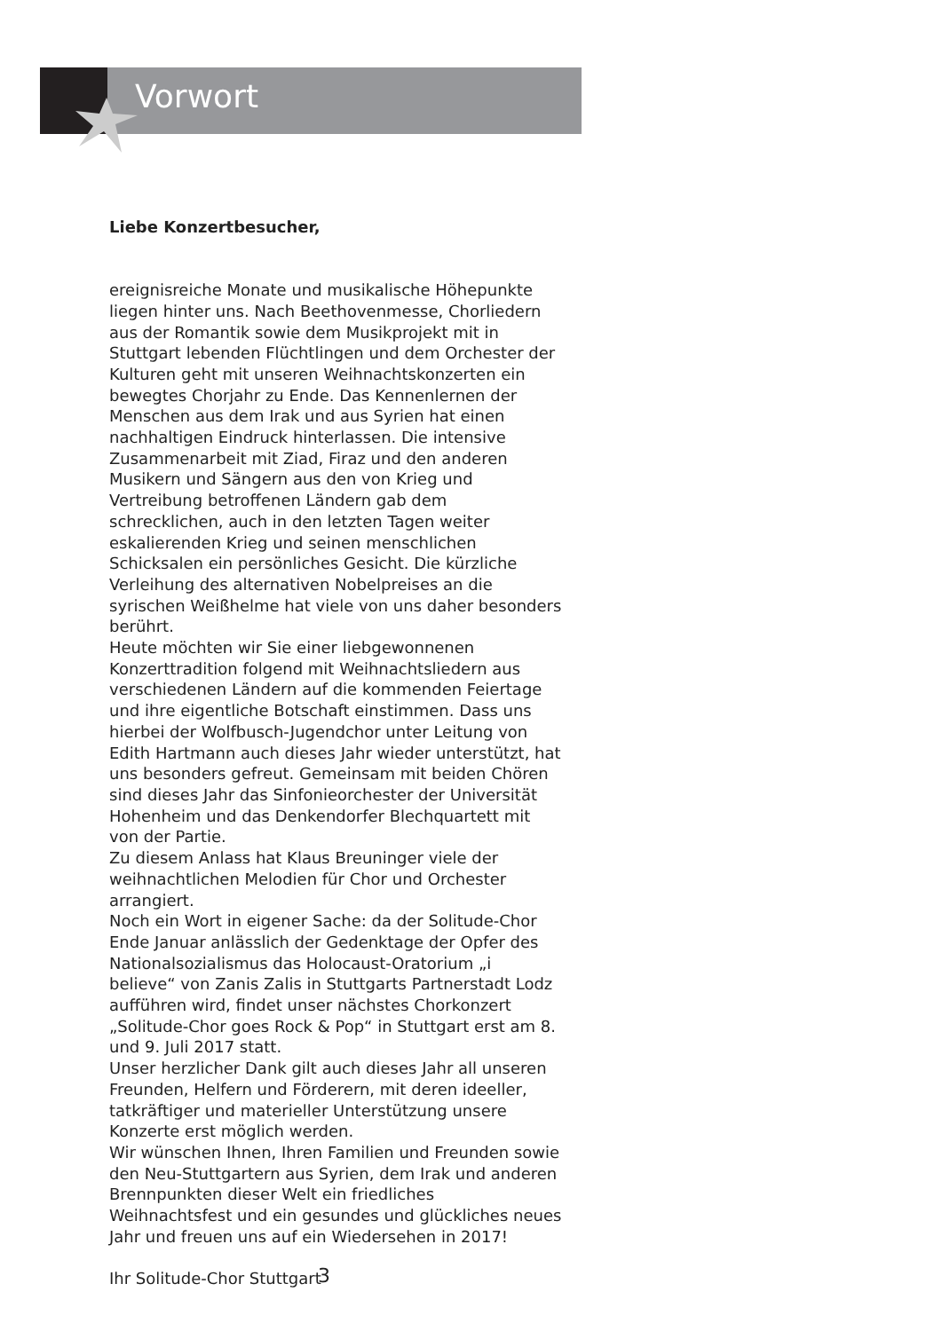Vorwort
Liebe Konzertbesucher,
ereignisreiche Monate und musikalische Höhepunkte liegen hinter uns. Nach Beethovenmesse, Chorliedern aus der Romantik sowie dem Musikprojekt mit in Stuttgart lebenden Flüchtlingen und dem Orchester der Kulturen geht mit unseren Weihnachtskonzerten ein bewegtes Chorjahr zu Ende. Das Kennenlernen der Menschen aus dem Irak und aus Syrien hat einen nachhaltigen Eindruck hinterlassen. Die intensive Zusammenarbeit mit Ziad, Firaz und den anderen Musikern und Sängern aus den von Krieg und Vertreibung betroffenen Ländern gab dem schrecklichen, auch in den letzten Tagen weiter eskalierenden Krieg und seinen menschlichen Schicksalen ein persönliches Gesicht. Die kürzliche Verleihung des alternativen Nobelpreises an die syrischen Weißhelme hat viele von uns daher besonders berührt.
Heute möchten wir Sie einer liebgewonnenen Konzerttradition folgend mit Weihnachtsliedern aus verschiedenen Ländern auf die kommenden Feiertage und ihre eigentliche Botschaft einstimmen. Dass uns hierbei der Wolfbusch-Jugendchor unter Leitung von Edith Hartmann auch dieses Jahr wieder unterstützt, hat uns besonders gefreut. Gemeinsam mit beiden Chören sind dieses Jahr das Sinfonieorchester der Universität Hohenheim und das Denkendorfer Blechquartett mit von der Partie.
Zu diesem Anlass hat Klaus Breuninger viele der weihnachtlichen Melodien für Chor und Orchester arrangiert.
Noch ein Wort in eigener Sache: da der Solitude-Chor Ende Januar anlässlich der Gedenktage der Opfer des Nationalsozialismus das Holocaust-Oratorium „i believe“ von Zanis Zalis in Stuttgarts Partnerstadt Lodz aufführen wird, findet unser nächstes Chorkonzert „Solitude-Chor goes Rock & Pop“ in Stuttgart erst am 8. und 9. Juli 2017 statt.
Unser herzlicher Dank gilt auch dieses Jahr all unseren Freunden, Helfern und Förderern, mit deren ideeller, tatkräftiger und materieller Unterstützung unsere Konzerte erst möglich werden.
Wir wünschen Ihnen, Ihren Familien und Freunden sowie den Neu-Stuttgartern aus Syrien, dem Irak und anderen Brennpunkten dieser Welt ein friedliches Weihnachtsfest und ein gesundes und glückliches neues Jahr und freuen uns auf ein Wiedersehen in 2017!
Ihr Solitude-Chor Stuttgart
3